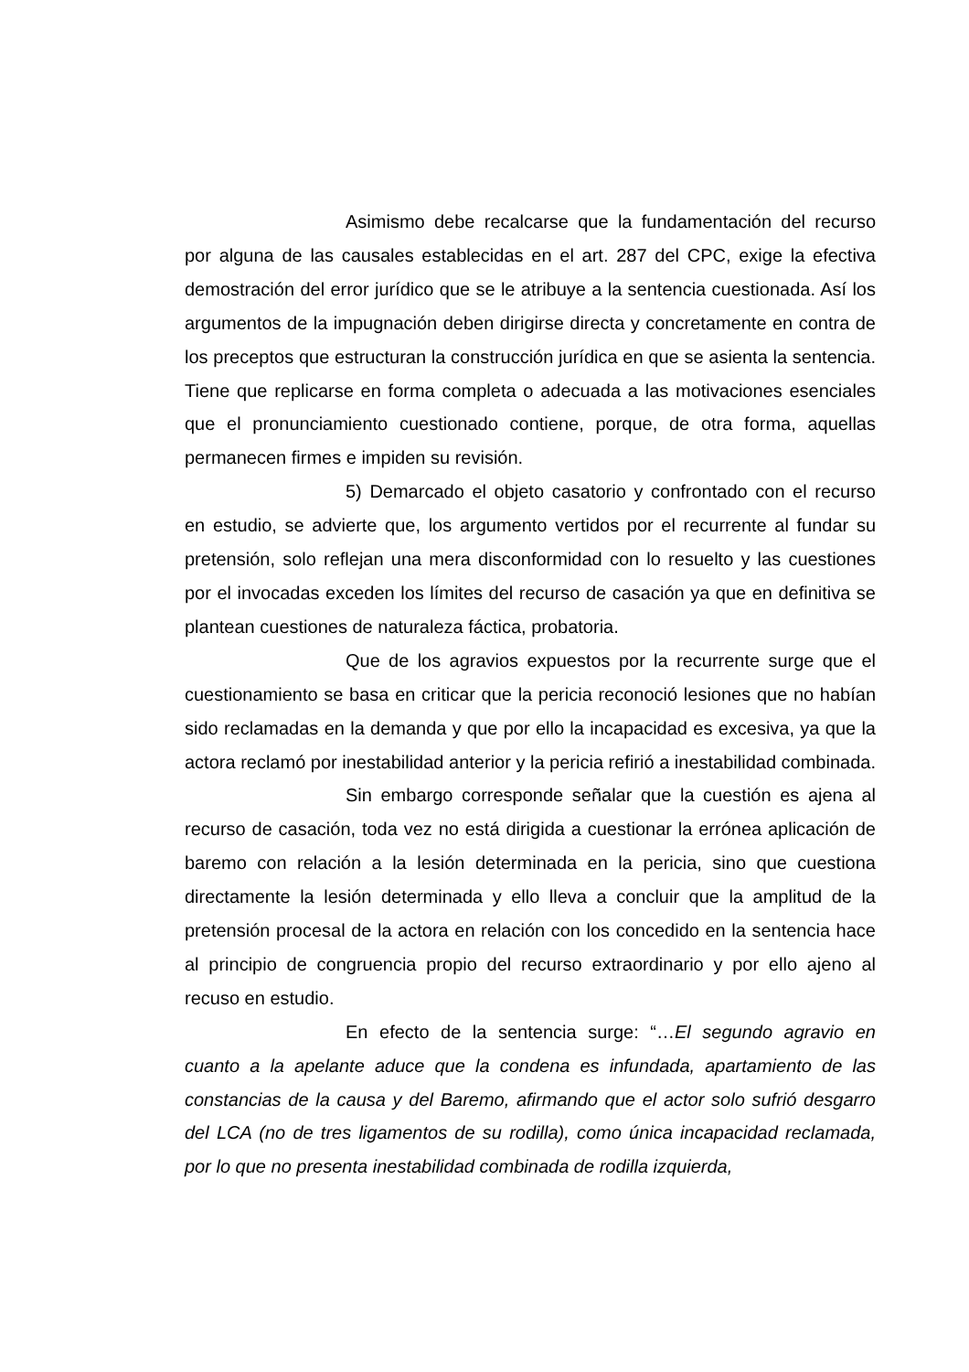Asimismo debe recalcarse que la fundamentación del recurso por alguna de las causales establecidas en el art. 287 del CPC, exige la efectiva demostración del error jurídico que se le atribuye a la sentencia cuestionada. Así los argumentos de la impugnación deben dirigirse directa y concretamente en contra de los preceptos que estructuran la construcción jurídica en que se asienta la sentencia. Tiene que replicarse en forma completa o adecuada a las motivaciones esenciales que el pronunciamiento cuestionado contiene, porque, de otra forma, aquellas permanecen firmes e impiden su revisión.
5) Demarcado el objeto casatorio y confrontado con el recurso en estudio, se advierte que, los argumento vertidos por el recurrente al fundar su pretensión, solo reflejan una mera disconformidad con lo resuelto y las cuestiones por el invocadas exceden los límites del recurso de casación ya que en definitiva se plantean cuestiones de naturaleza fáctica, probatoria.
Que de los agravios expuestos por la recurrente surge que el cuestionamiento se basa en criticar que la pericia reconoció lesiones que no habían sido reclamadas en la demanda y que por ello la incapacidad es excesiva, ya que la actora reclamó por inestabilidad anterior y la pericia refirió a inestabilidad combinada.
Sin embargo corresponde señalar que la cuestión es ajena al recurso de casación, toda vez no está dirigida a cuestionar la errónea aplicación de baremo con relación a la lesión determinada en la pericia, sino que cuestiona directamente la lesión determinada y ello lleva a concluir que la amplitud de la pretensión procesal de la actora en relación con los concedido en la sentencia hace al principio de congruencia propio del recurso extraordinario y por ello ajeno al recuso en estudio.
En efecto de la sentencia surge: “…El segundo agravio en cuanto a la apelante aduce que la condena es infundada, apartamiento de las constancias de la causa y del Baremo, afirmando que el actor solo sufrió desgarro del LCA (no de tres ligamentos de su rodilla), como única incapacidad reclamada, por lo que no presenta inestabilidad combinada de rodilla izquierda,